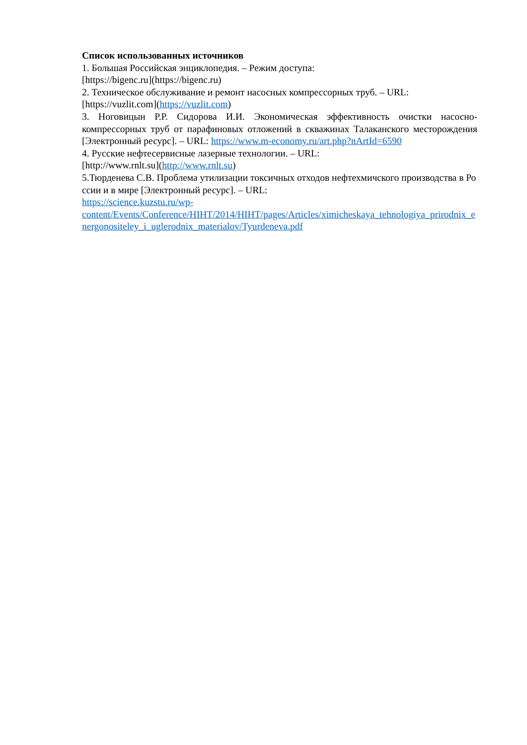Список использованных источников
1. Большая Российская энциклопедия. – Режим доступа:
[https://bigenc.ru](https://bigenc.ru)
2. Техническое обслуживание и ремонт насосных компрессорных труб. – URL:
[https://vuzlit.com](https://vuzlit.com)
3. Ноговицын Р.Р. Сидорова И.И. Экономическая эффективность очистки насосно-компрессорных труб от парафиновых отложений в скважинах Талаканского месторождения [Электронный ресурс]. – URL: https://www.m-economy.ru/art.php?nArtId=6590
4. Русские нефтесервисные лазерные технологии. – URL:
[http://www.rnlt.su](http://www.rnlt.su)
5.Тюрденева С.В. Проблема утилизации токсичных отходов нефтехмичского производства в России и в мире [Электронный ресурс]. – URL:
https://science.kuzstu.ru/wp-
content/Events/Conference/HIHT/2014/HIHT/pages/Articles/ximicheskaya_tehnologiya_prirodnix_energonositeley_i_uglerodnix_materialov/Tyurdeneva.pdf